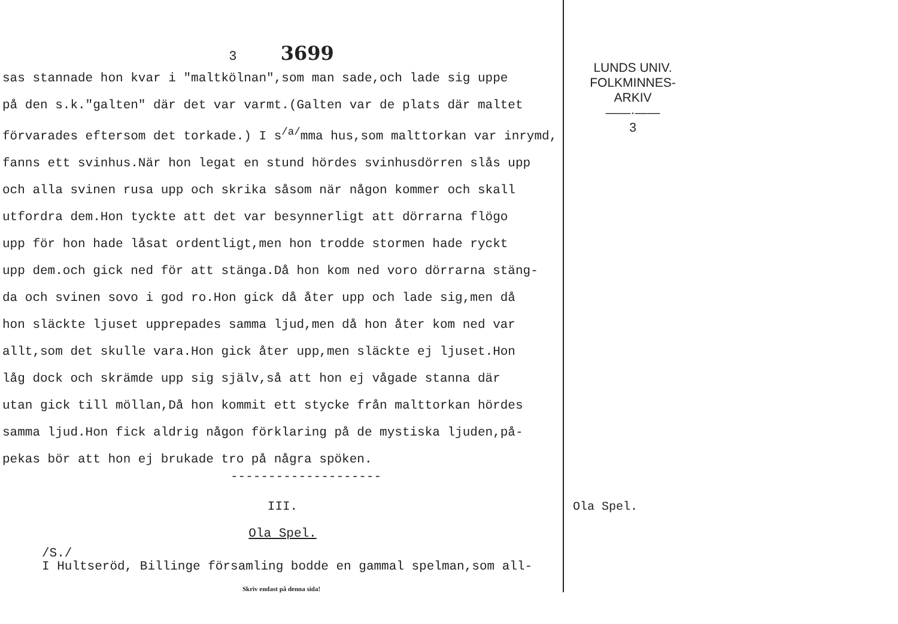3 3699
sas stannade hon kvar i "maltkölnan",som man sade,och lade sig uppe
på den s.k."galten" där det var varmt.(Galten var de plats där maltet
förvarades eftersom det torkade.) I s<sup>/a/</sup>mma hus,som malttorkan var inrymd,
fanns ett svinhus.När hon legat en stund hördes svinhusdörren slås upp
och alla svinen rusa upp och skrika såsom när någon kommer och skall
utfordra dem.Hon tyckte att det var besynnerligt att dörrarna flögo
upp för hon hade låsat ordentligt,men hon trodde stormen hade ryckt
upp dem.och gick ned för att stänga.Då hon kom ned voro dörrarna stäng-
da och svinen sovo i god ro.Hon gick då åter upp och lade sig,men då
hon släckte ljuset upprepades samma ljud,men då hon åter kom ned var
allt,som det skulle vara.Hon gick åter upp,men släckte ej ljuset.Hon
låg dock och skrämde upp sig själv,så att hon ej vågade stanna där
utan gick till möllan,Då hon kommit ett stycke från malttorkan hördes
samma ljud.Hon fick aldrig någon förklaring på de mystiska ljuden,på-
pekas bör att hon ej brukade tro på några spöken.
--------------------
III.
Ola Spel.
/S./
I Hultseröd, Billinge församling bodde en gammal spelman,som all-
Skriv endast på denna sida!
LUNDS UNIV.
FOLKMINNES-
ARKIV
——·——
3
Ola Spel.